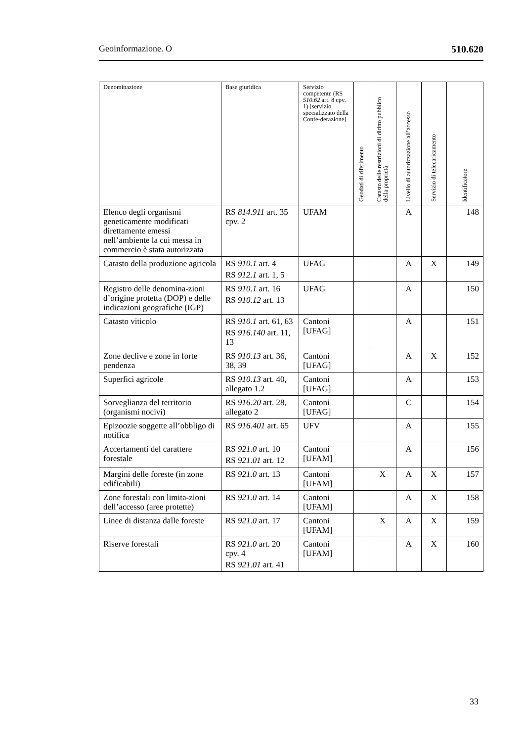Geoinformazione. O 510.620
| Denominazione | Base giuridica | Servizio competente (RS 510.62 art. 8 cpv. 1) [servizio specializzato della Confe-derazione] | Geodati di riferimento | Catasto delle restrizioni di diritto pubblico della proprietà | Livello di autorizzazione all’accesso | Servizio di telecaricamento | Identificatore |
| --- | --- | --- | --- | --- | --- | --- | --- |
| Elenco degli organismi geneticamente modificati direttamente emessi nell’ambiente la cui messa in commercio è stata autorizzata | RS 814.911 art. 35 cpv. 2 | UFAM | | | A | | 148 |
| Catasto della produzione agricola | RS 910.1 art. 4 RS 912.1 art. 1, 5 | UFAG | | | A | X | 149 |
| Registro delle denomina-zioni d’origine protetta (DOP) e delle indicazioni geografiche (IGP) | RS 910.1 art. 16 RS 910.12 art. 13 | UFAG | | | A | | 150 |
| Catasto viticolo | RS 910.1 art. 61, 63 RS 916.140 art. 11, 13 | Cantoni [UFAG] | | | A | | 151 |
| Zone declive e zone in forte pendenza | RS 910.13 art. 36, 38, 39 | Cantoni [UFAG] | | | A | X | 152 |
| Superfici agricole | RS 910.13 art. 40, allegato 1.2 | Cantoni [UFAG] | | | A | | 153 |
| Sorveglianza del territorio (organismi nocivi) | RS 916.20 art. 28, allegato 2 | Cantoni [UFAG] | | | C | | 154 |
| Epizoozie soggette all’obbligo di notifica | RS 916.401 art. 65 | UFV | | | A | | 155 |
| Accertamenti del carattere forestale | RS 921.0 art. 10 RS 921.01 art. 12 | Cantoni [UFAM] | | | A | | 156 |
| Margini delle foreste (in zone edificabili) | RS 921.0 art. 13 | Cantoni [UFAM] | | X | A | X | 157 |
| Zone forestali con limita-zioni dell’accesso (aree protette) | RS 921.0 art. 14 | Cantoni [UFAM] | | | A | X | 158 |
| Linee di distanza dalle foreste | RS 921.0 art. 17 | Cantoni [UFAM] | | X | A | X | 159 |
| Riserve forestali | RS 921.0 art. 20 cpv. 4 RS 921.01 art. 41 | Cantoni [UFAM] | | | A | X | 160 |
33